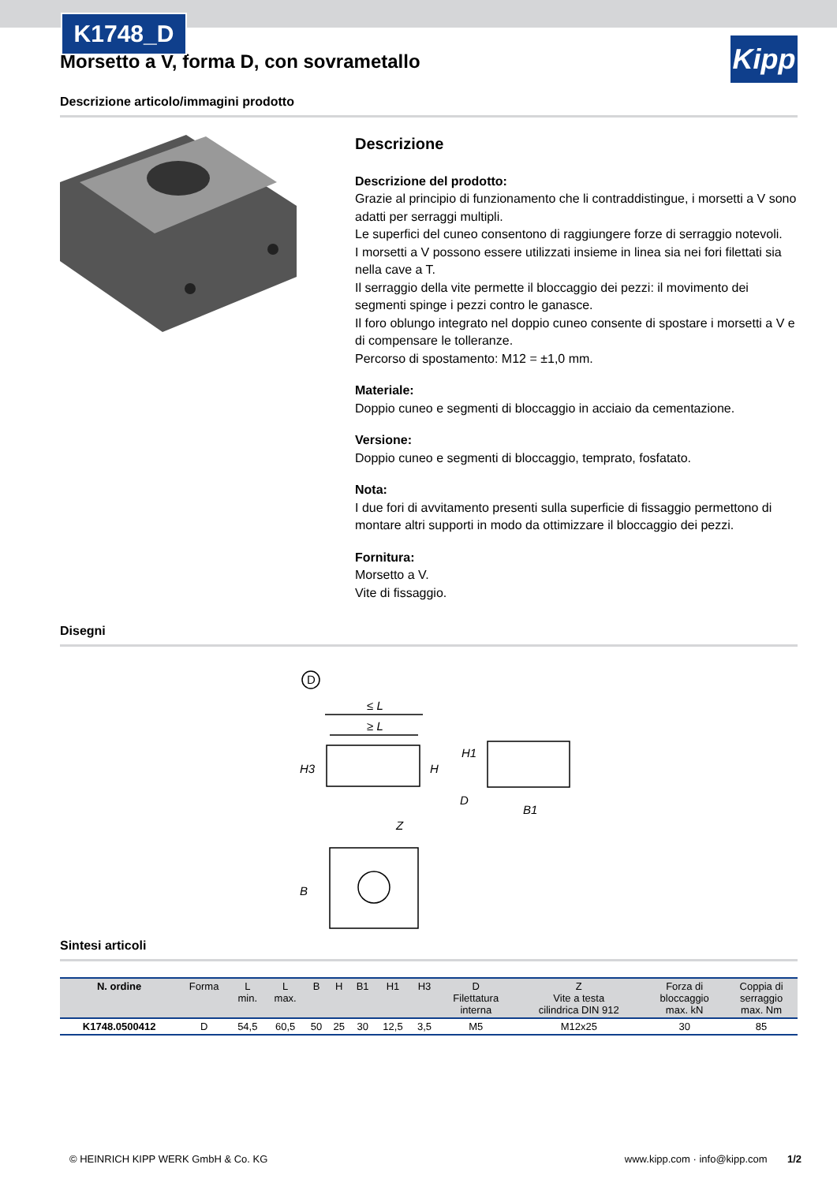K1748_D
Kipp
Morsetto a V, forma D, con sovrametallo
Descrizione articolo/immagini prodotto
Descrizione
Descrizione del prodotto:
Grazie al principio di funzionamento che li contraddistingue, i morsetti a V sono adatti per serraggi multipli.
Le superfici del cuneo consentono di raggiungere forze di serraggio notevoli.
I morsetti a V possono essere utilizzati insieme in linea sia nei fori filettati sia nella cave a T.
Il serraggio della vite permette il bloccaggio dei pezzi: il movimento dei segmenti spinge i pezzi contro le ganasce.
Il foro oblungo integrato nel doppio cuneo consente di spostare i morsetti a V e di compensare le tolleranze.
Percorso di spostamento: M12 = ±1,0 mm.
Materiale:
Doppio cuneo e segmenti di bloccaggio in acciaio da cementazione.
Versione:
Doppio cuneo e segmenti di bloccaggio, temprato, fosfatato.
Nota:
I due fori di avvitamento presenti sulla superficie di fissaggio permettono di montare altri supporti in modo da ottimizzare il bloccaggio dei pezzi.
Fornitura:
Morsetto a V.
Vite di fissaggio.
Disegni
D
≤ L
≥ L
H3
H
H1
D
B1
Z
B
Sintesi articoli
| N. ordine | Forma | L min. | L max. | B | H | B1 | H1 | H3 | D Filettatura interna | Z Vite a testa cilindrica DIN 912 | Forza di bloccaggio max. kN | Coppia di serraggio max. Nm |
| --- | --- | --- | --- | --- | --- | --- | --- | --- | --- | --- | --- | --- |
| K1748.0500412 | D | 54,5 | 60,5 | 50 | 25 | 30 | 12,5 | 3,5 | M5 | M12x25 | 30 | 85 |
© HEINRICH KIPP WERK GmbH & Co. KG www.kipp.com · info@kipp.com 1/2